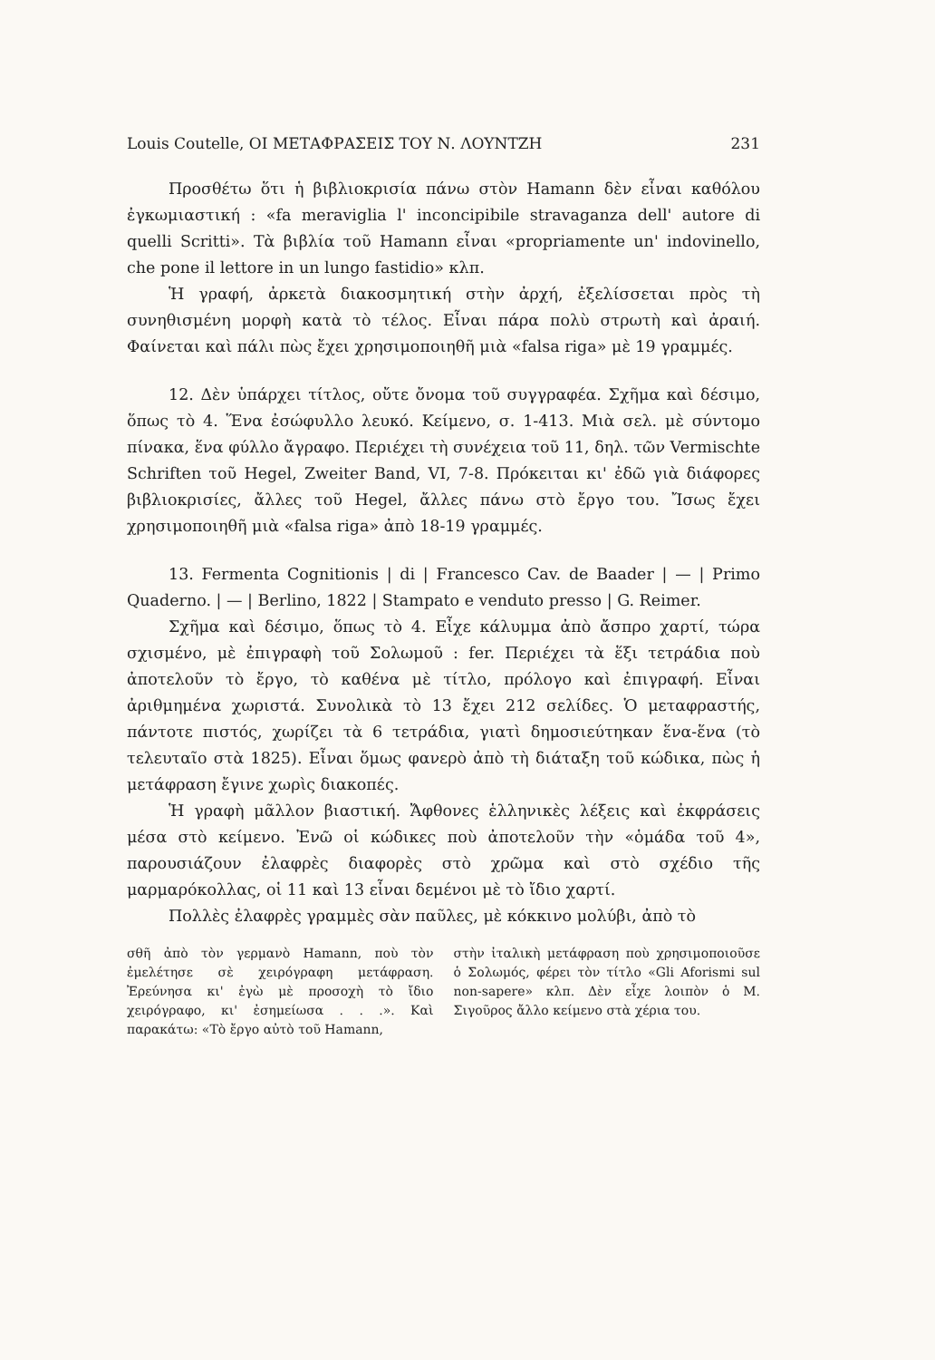Louis Coutelle, ΟΙ ΜΕΤΑΦΡΑΣΕΙΣ ΤΟΥ Ν. ΛΟΥΝΤΖΗ 231
Προσθέτω ὅτι ἡ βιβλιοκρισία πάνω στὸν Hamann δὲν εἶναι καθόλου ἐγκωμιαστική : «fa meraviglia l' inconcipibile stravaganza dell' autore di quelli Scritti». Τὰ βιβλία τοῦ Hamann εἶναι «propriamente un' indovinello, che pone il lettore in un lungo fastidio» κλπ.
Ἡ γραφή, ἀρκετὰ διακοσμητική στὴν ἀρχή, ἐξελίσσεται πρὸς τὴ συνηθισμένη μορφὴ κατὰ τὸ τέλος. Εἶναι πάρα πολὺ στρωτὴ καὶ ἀραιή. Φαίνεται καὶ πάλι πὼς ἔχει χρησιμοποιηθῆ μιὰ «falsa riga» μὲ 19 γραμμές.
12. Δὲν ὑπάρχει τίτλος, οὔτε ὄνομα τοῦ συγγραφέα. Σχῆμα καὶ δέσιμο, ὅπως τὸ 4. Ἕνα ἐσώφυλλο λευκό. Κείμενο, σ. 1-413. Μιὰ σελ. μὲ σύντομο πίνακα, ἕνα φύλλο ἄγραφο. Περιέχει τὴ συνέχεια τοῦ 11, δηλ. τῶν Vermischte Schriften τοῦ Hegel, Zweiter Band, VI, 7-8. Πρόκειται κι' ἐδῶ γιὰ διάφορες βιβλιοκρισίες, ἄλλες τοῦ Hegel, ἄλλες πάνω στὸ ἔργο του. Ἴσως ἔχει χρησιμοποιηθῆ μιὰ «falsa riga» ἀπὸ 18-19 γραμμές.
13. Fermenta Cognitionis | di | Francesco Cav. de Baader | — | Primo Quaderno. | — | Berlino, 1822 | Stampato e venduto presso | G. Reimer.
Σχῆμα καὶ δέσιμο, ὅπως τὸ 4. Εἶχε κάλυμμα ἀπὸ ἄσπρο χαρτί, τώρα σχισμένο, μὲ ἐπιγραφὴ τοῦ Σολωμοῦ : fer. Περιέχει τὰ ἕξι τετράδια ποὺ ἀποτελοῦν τὸ ἔργο, τὸ καθένα μὲ τίτλο, πρόλογο καὶ ἐπιγραφή. Εἶναι ἀριθμημένα χωριστά. Συνολικὰ τὸ 13 ἔχει 212 σελίδες. Ὁ μεταφραστής, πάντοτε πιστός, χωρίζει τὰ 6 τετράδια, γιατὶ δημοσιεύτηκαν ἕνα-ἕνα (τὸ τελευταῖο στὰ 1825). Εἶναι ὅμως φανερὸ ἀπὸ τὴ διάταξη τοῦ κώδικα, πὼς ἡ μετάφραση ἔγινε χωρὶς διακοπές.
Ἡ γραφὴ μᾶλλον βιαστική. Ἄφθονες ἑλληνικὲς λέξεις καὶ ἐκφράσεις μέσα στὸ κείμενο. Ἐνῶ οἱ κώδικες ποὺ ἀποτελοῦν τὴν «ὁμάδα τοῦ 4», παρουσιάζουν ἐλαφρὲς διαφορὲς στὸ χρῶμα καὶ στὸ σχέδιο τῆς μαρμαρόκολλας, οἱ 11 καὶ 13 εἶναι δεμένοι μὲ τὸ ἴδιο χαρτί.
Πολλὲς ἐλαφρὲς γραμμὲς σὰν παῦλες, μὲ κόκκινο μολύβι, ἀπὸ τὸ
σθῆ ἀπὸ τὸν γερμανὸ Hamann, ποὺ τὸν ἐμελέτησε σὲ χειρόγραφη μετάφραση. Ἐρεύνησα κι' ἐγὼ μὲ προσοχὴ τὸ ἴδιο χειρόγραφο, κι' ἐσημείωσα . . .». Καὶ παρακάτω: «Τὸ ἔργο αὐτὸ τοῦ Hamann,
στὴν ἰταλικὴ μετάφραση ποὺ χρησιμοποιοῦσε ὁ Σολωμός, φέρει τὸν τίτλο «Gli Aforismi sul non-sapere» κλπ. Δὲν εἶχε λοιπὸν ὁ Μ. Σιγοῦρος ἄλλο κείμενο στὰ χέρια του.